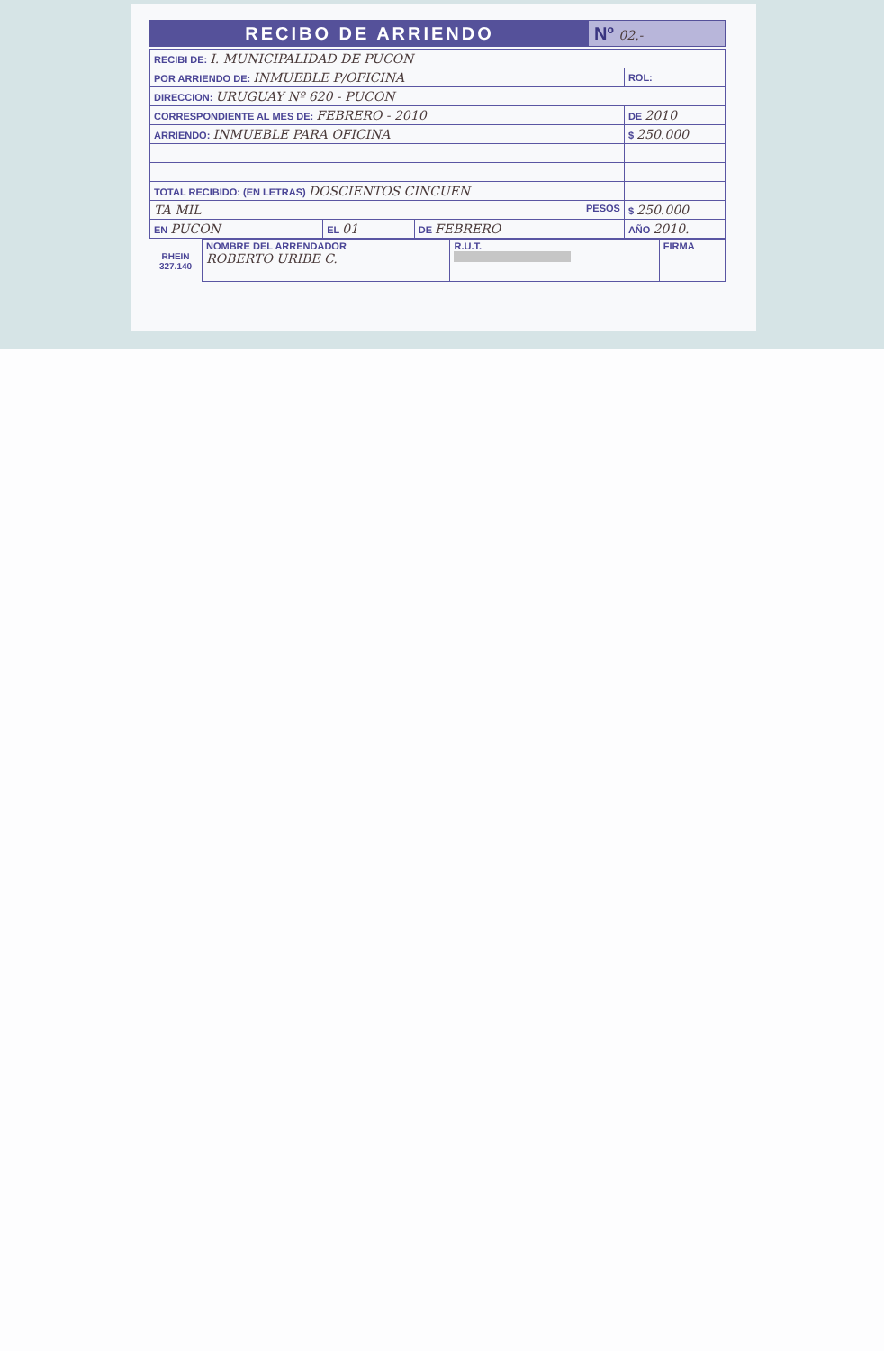RECIBO DE ARRIENDO Nº 02.-
| RECIBI DE: I. MUNICIPALIDAD DE PUCON | | | |
| POR ARRIENDO DE: INMUEBLE P/OFICINA | | | ROL: |
| DIRECCION: URUGUAY Nº 620 - PUCON | | | |
| CORRESPONDIENTE AL MES DE: FEBRERO - 2010 | | | DE 2010 |
| ARRIENDO: INMUEBLE PARA OFICINA | | | $ 250.000 |
| TOTAL RECIBIDO: (EN LETRAS) DOSCIENTOS CINCUEN | | | |
| TA MIL PESOS | | | $ 250.000 |
| EN PUCON | EL 01 | DE FEBRERO | AÑO 2010. |
RHEIN
327.140
| NOMBRE DEL ARRENDADOR ROBERTO URIBE C. | R.U.T. | FIRMA |